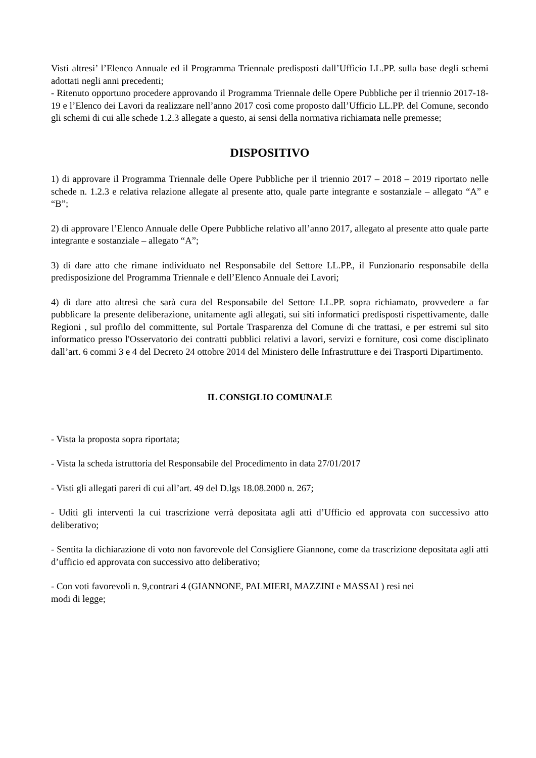Visti altresi’ l’Elenco Annuale ed il Programma Triennale predisposti dall’Ufficio LL.PP. sulla base degli schemi adottati negli anni precedenti;
- Ritenuto opportuno procedere approvando il Programma Triennale delle Opere Pubbliche per il triennio 2017-18-19 e l’Elenco dei Lavori da realizzare nell’anno 2017 così come proposto dall’Ufficio LL.PP. del Comune, secondo gli schemi di cui alle schede 1.2.3 allegate a questo, ai sensi della normativa richiamata nelle premesse;
DISPOSITIVO
1) di approvare il Programma Triennale delle Opere Pubbliche per il triennio 2017 – 2018 – 2019 riportato nelle schede n. 1.2.3 e relativa relazione allegate al presente atto, quale parte integrante e sostanziale – allegato “A” e “B”;
2) di approvare l’Elenco Annuale delle Opere Pubbliche relativo all’anno 2017, allegato al presente atto quale parte integrante e sostanziale – allegato “A”;
3) di dare atto che rimane individuato nel Responsabile del Settore LL.PP., il Funzionario responsabile della predisposizione del Programma Triennale e dell’Elenco Annuale dei Lavori;
4) di dare atto altresì che sarà cura del Responsabile del Settore LL.PP. sopra richiamato, provvedere a far pubblicare la presente deliberazione, unitamente agli allegati, sui siti informatici predisposti rispettivamente, dalle Regioni , sul profilo del committente, sul Portale Trasparenza del Comune di che trattasi, e per estremi sul sito informatico presso l'Osservatorio dei contratti pubblici relativi a lavori, servizi e forniture, così come disciplinato dall’art. 6 commi 3 e 4 del Decreto 24 ottobre 2014 del Ministero delle Infrastrutture e dei Trasporti Dipartimento.
IL CONSIGLIO COMUNALE
- Vista la proposta sopra riportata;
- Vista la scheda istruttoria del Responsabile del Procedimento in data 27/01/2017
- Visti gli allegati pareri di cui all’art. 49 del D.lgs 18.08.2000 n. 267;
- Uditi gli interventi la cui trascrizione verrà depositata agli atti d’Ufficio ed approvata con successivo atto deliberativo;
- Sentita la dichiarazione di voto non favorevole del Consigliere Giannone, come da trascrizione depositata agli atti d’ufficio ed approvata con successivo atto deliberativo;
- Con voti favorevoli n. 9,contrari 4 (GIANNONE, PALMIERI, MAZZINI e MASSAI ) resi nei
modi di legge;